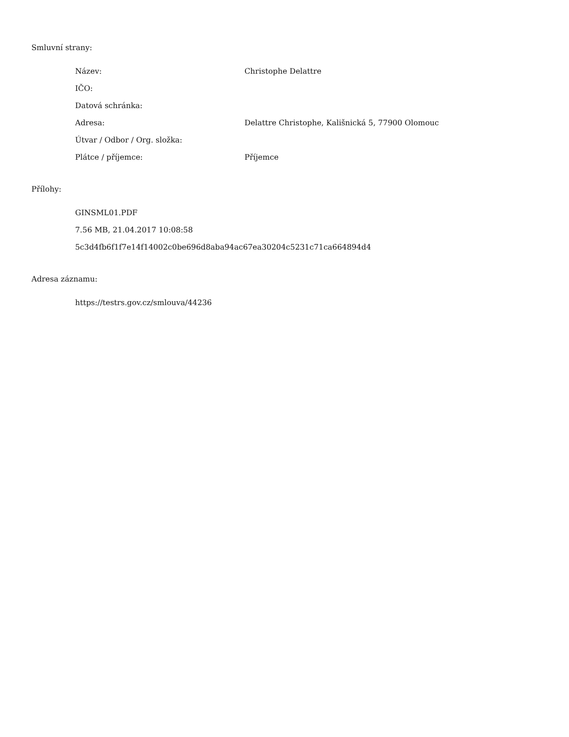Smluvní strany:
| Název: | Christophe Delattre |
| IČO: | |
| Datová schránka: | |
| Adresa: | Delattre Christophe, Kališnická 5, 77900 Olomouc |
| Útvar / Odbor / Org. složka: | |
| Plátce / příjemce: | Příjemce |
Přílohy:
GINSML01.PDF
7.56 MB, 21.04.2017 10:08:58
5c3d4fb6f1f7e14f14002c0be696d8aba94ac67ea30204c5231c71ca664894d4
Adresa záznamu:
https://testrs.gov.cz/smlouva/44236